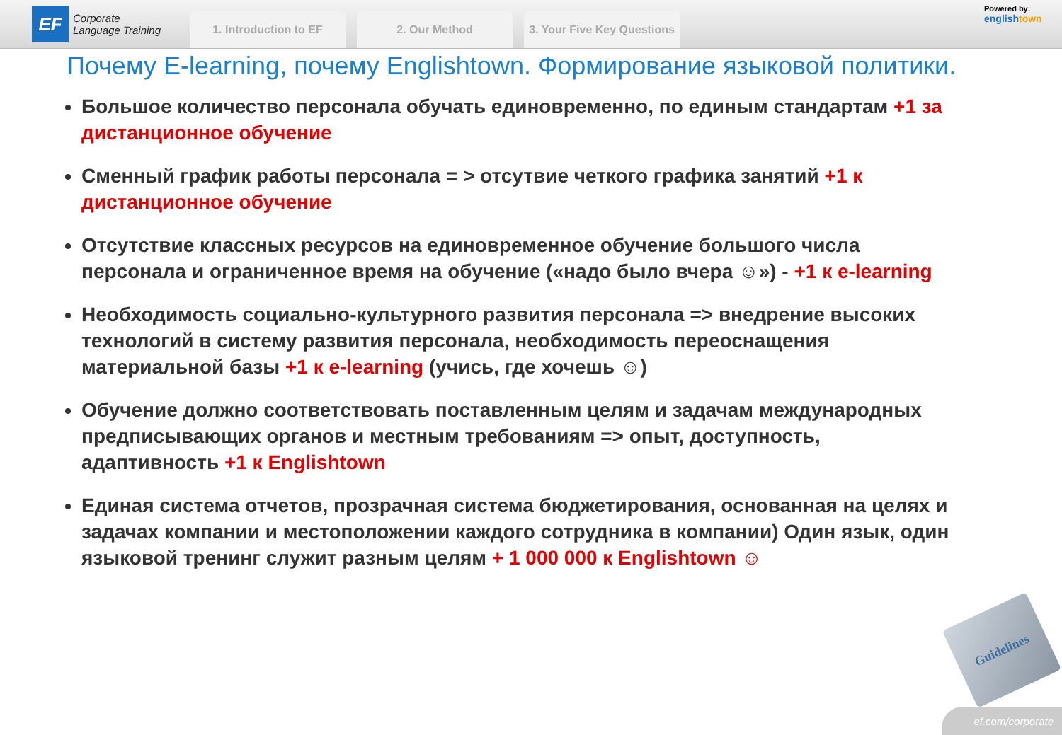EF
Corporate
Language Training
1. Introduction to EF
2. Our Method
3. Your Five Key Questions
Powered by:
english town
Почему E-learning, почему Englishtown. Формирование языковой политики.
Большое количество персонала обучать единовременно, по единым стандартам +1 за дистанционное обучение
Сменный график работы персонала = > отсутвие четкого графика занятий +1 к дистанционное обучение
Отсутствие классных ресурсов на единовременное обучение большого числа персонала и ограниченное время на обучение («надо было вчера ☺») - +1 к e-learning
Необходимость социально-культурного развития персонала => внедрение высоких технологий в систему развития персонала, необходимость переоснащения материальной базы +1 к e-learning (учись, где хочешь ☺)
Обучение должно соответствовать поставленным целям и задачам международных предписывающих органов и местным требованиям => опыт, доступность, адаптивность +1 к Englishtown
Единая система отчетов, прозрачная система бюджетирования, основанная на целях и задачах компании и местоположении каждого сотрудника в компании) Один язык, один языковой тренинг служит разным целям + 1 000 000 к Englishtown ☺
Guidelines
ef.com/corporate